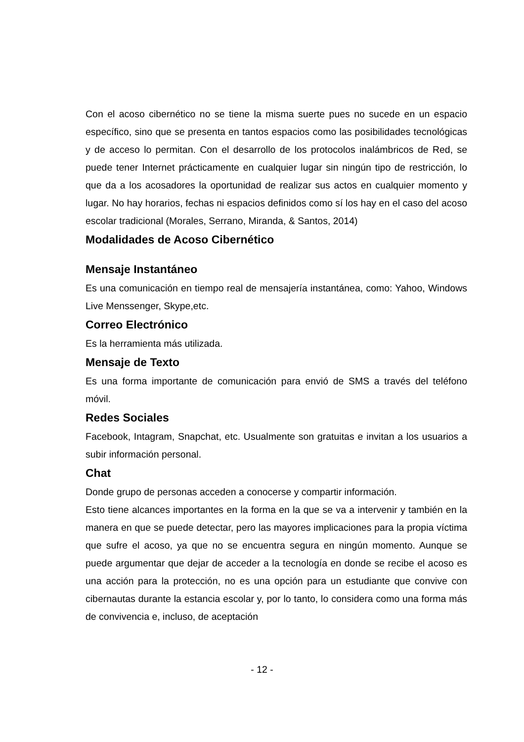Con el acoso cibernético no se tiene la misma suerte pues no sucede en un espacio específico, sino que se presenta en tantos espacios como las posibilidades tecnológicas y de acceso lo permitan. Con el desarrollo de los protocolos inalámbricos de Red, se puede tener Internet prácticamente en cualquier lugar sin ningún tipo de restricción, lo que da a los acosadores la oportunidad de realizar sus actos en cualquier momento y lugar. No hay horarios, fechas ni espacios definidos como sí los hay en el caso del acoso escolar tradicional (Morales, Serrano, Miranda, & Santos, 2014)
Modalidades de Acoso Cibernético
Mensaje Instantáneo
Es una comunicación en tiempo real de mensajería instantánea, como: Yahoo, Windows Live Menssenger, Skype,etc.
Correo Electrónico
Es la herramienta más utilizada.
Mensaje de Texto
Es una forma importante de comunicación para envió de SMS a través del teléfono móvil.
Redes Sociales
Facebook, Intagram, Snapchat, etc. Usualmente son gratuitas e invitan a los usuarios a subir información personal.
Chat
Donde grupo de personas acceden a conocerse y compartir información.
Esto tiene alcances importantes en la forma en la que se va a intervenir y también en la manera en que se puede detectar, pero las mayores implicaciones para la propia víctima que sufre el acoso, ya que no se encuentra segura en ningún momento. Aunque se puede argumentar que dejar de acceder a la tecnología en donde se recibe el acoso es una acción para la protección, no es una opción para un estudiante que convive con cibernautas durante la estancia escolar y, por lo tanto, lo considera como una forma más de convivencia e, incluso, de aceptación
- 12 -